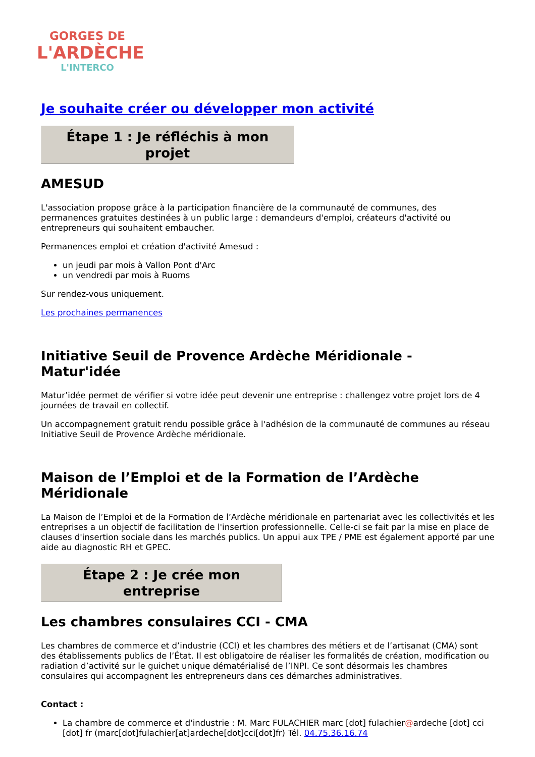GORGES DE
L'ARDÈCHE
L'INTERCO
Je souhaite créer ou développer mon activité
Étape 1 : Je réfléchis à mon projet
AMESUD
L'association propose grâce à la participation financière de la communauté de communes, des permanences gratuites destinées à un public large : demandeurs d'emploi, créateurs d'activité ou entrepreneurs qui souhaitent embaucher.
Permanences emploi et création d'activité Amesud :
un jeudi par mois à Vallon Pont d'Arc
un vendredi par mois à Ruoms
Sur rendez-vous uniquement.
Les prochaines permanences
Initiative Seuil de Provence Ardèche Méridionale - Matur'idée
Matur’idée permet de vérifier si votre idée peut devenir une entreprise : challengez votre projet lors de 4 journées de travail en collectif.
Un accompagnement gratuit rendu possible grâce à l'adhésion de la communauté de communes au réseau Initiative Seuil de Provence Ardèche méridionale.
Maison de l’Emploi et de la Formation de l’Ardèche Méridionale
La Maison de l’Emploi et de la Formation de l’Ardèche méridionale en partenariat avec les collectivités et les entreprises a un objectif de facilitation de l'insertion professionnelle. Celle-ci se fait par la mise en place de clauses d'insertion sociale dans les marchés publics. Un appui aux TPE / PME est également apporté par une aide au diagnostic RH et GPEC.
Étape 2 : Je crée mon entreprise
Les chambres consulaires CCI - CMA
Les chambres de commerce et d’industrie (CCI) et les chambres des métiers et de l’artisanat (CMA) sont des établissements publics de l’État. Il est obligatoire de réaliser les formalités de création, modification ou radiation d’activité sur le guichet unique dématérialisé de l’INPI. Ce sont désormais les chambres consulaires qui accompagnent les entrepreneurs dans ces démarches administratives.
Contact :
La chambre de commerce et d'industrie : M. Marc FULACHIER marc [dot] fulachier@ardeche [dot] cci [dot] fr (marc[dot]fulachier[at]ardeche[dot]cci[dot]fr) Tél. 04.75.36.16.74